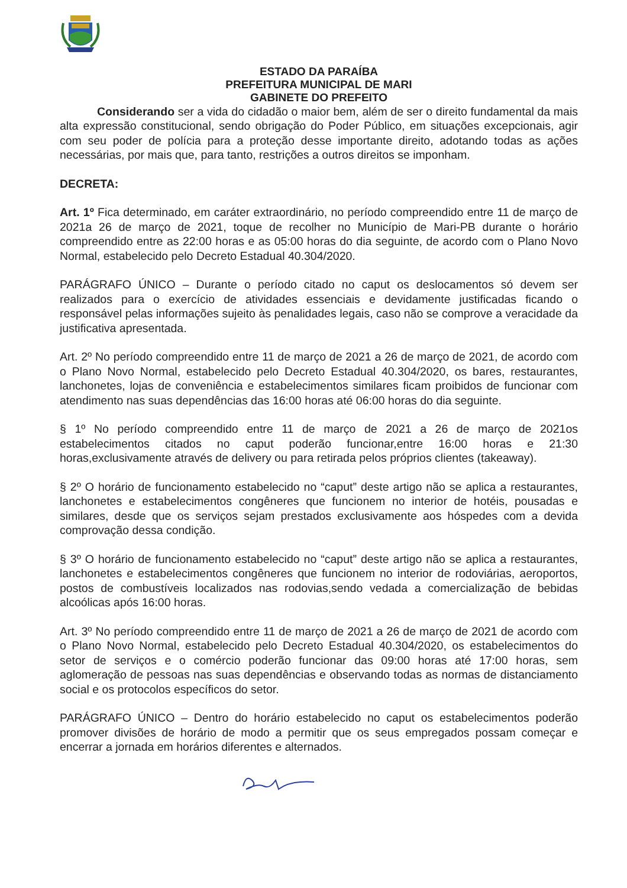ESTADO DA PARAÍBA
PREFEITURA MUNICIPAL DE MARI
GABINETE DO PREFEITO
Considerando ser a vida do cidadão o maior bem, além de ser o direito fundamental da mais alta expressão constitucional, sendo obrigação do Poder Público, em situações excepcionais, agir com seu poder de polícia para a proteção desse importante direito, adotando todas as ações necessárias, por mais que, para tanto, restrições a outros direitos se imponham.
DECRETA:
Art. 1º Fica determinado, em caráter extraordinário, no período compreendido entre 11 de março de 2021a 26 de março de 2021, toque de recolher no Município de Mari-PB durante o horário compreendido entre as 22:00 horas e as 05:00 horas do dia seguinte, de acordo com o Plano Novo Normal, estabelecido pelo Decreto Estadual 40.304/2020.
PARÁGRAFO ÚNICO – Durante o período citado no caput os deslocamentos só devem ser realizados para o exercício de atividades essenciais e devidamente justificadas ficando o responsável pelas informações sujeito às penalidades legais, caso não se comprove a veracidade da justificativa apresentada.
Art. 2º No período compreendido entre 11 de março de 2021 a 26 de março de 2021, de acordo com o Plano Novo Normal, estabelecido pelo Decreto Estadual 40.304/2020, os bares, restaurantes, lanchonetes, lojas de conveniência e estabelecimentos similares ficam proibidos de funcionar com atendimento nas suas dependências das 16:00 horas até 06:00 horas do dia seguinte.
§ 1º No período compreendido entre 11 de março de 2021 a 26 de março de 2021os estabelecimentos citados no caput poderão funcionar,entre 16:00 horas e 21:30 horas,exclusivamente através de delivery ou para retirada pelos próprios clientes (takeaway).
§ 2º O horário de funcionamento estabelecido no “caput” deste artigo não se aplica a restaurantes, lanchonetes e estabelecimentos congêneres que funcionem no interior de hotéis, pousadas e similares, desde que os serviços sejam prestados exclusivamente aos hóspedes com a devida comprovação dessa condição.
§ 3º O horário de funcionamento estabelecido no “caput” deste artigo não se aplica a restaurantes, lanchonetes e estabelecimentos congêneres que funcionem no interior de rodoviárias, aeroportos, postos de combustíveis localizados nas rodovias,sendo vedada a comercialização de bebidas alcoólicas após 16:00 horas.
Art. 3º No período compreendido entre 11 de março de 2021 a 26 de março de 2021 de acordo com o Plano Novo Normal, estabelecido pelo Decreto Estadual 40.304/2020, os estabelecimentos do setor de serviços e o comércio poderão funcionar das 09:00 horas até 17:00 horas, sem aglomeração de pessoas nas suas dependências e observando todas as normas de distanciamento social e os protocolos específicos do setor.
PARÁGRAFO ÚNICO – Dentro do horário estabelecido no caput os estabelecimentos poderão promover divisões de horário de modo a permitir que os seus empregados possam começar e encerrar a jornada em horários diferentes e alternados.